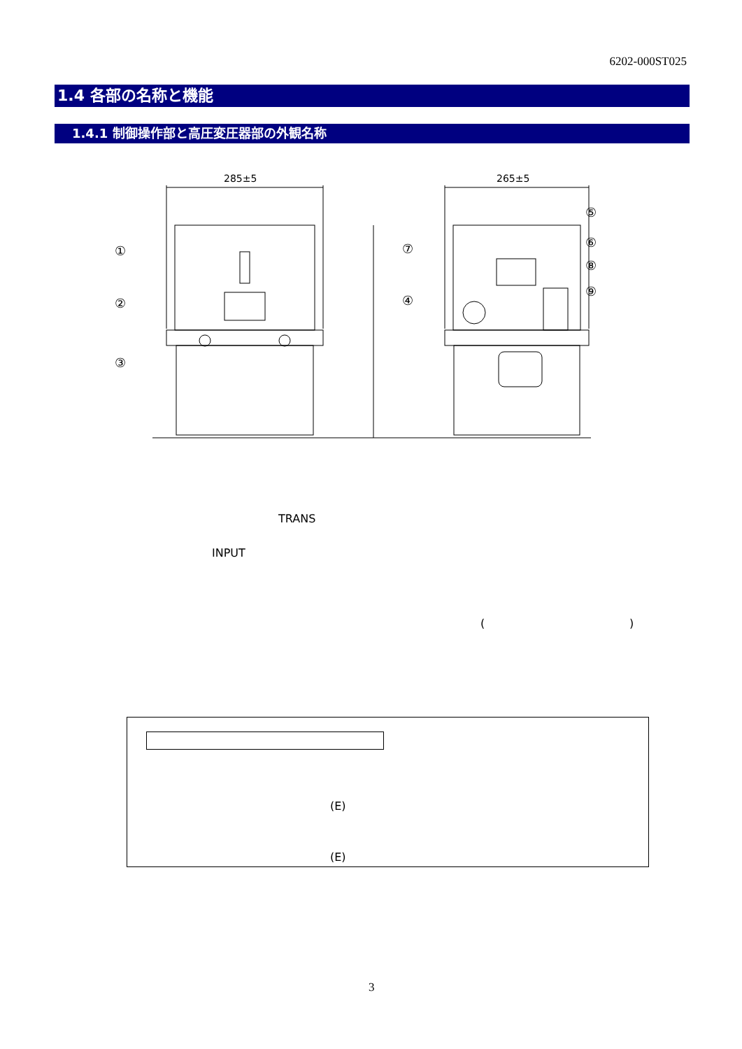6202-000ST025
1.4 各部の名称と機能
1.4.1 制御操作部と高圧変圧器部の外観名称
285±5
265±5
①
②
③
④
⑤
⑥
⑦
⑧
⑨
TRANS
INPUT
( )
(E)
(E)
3